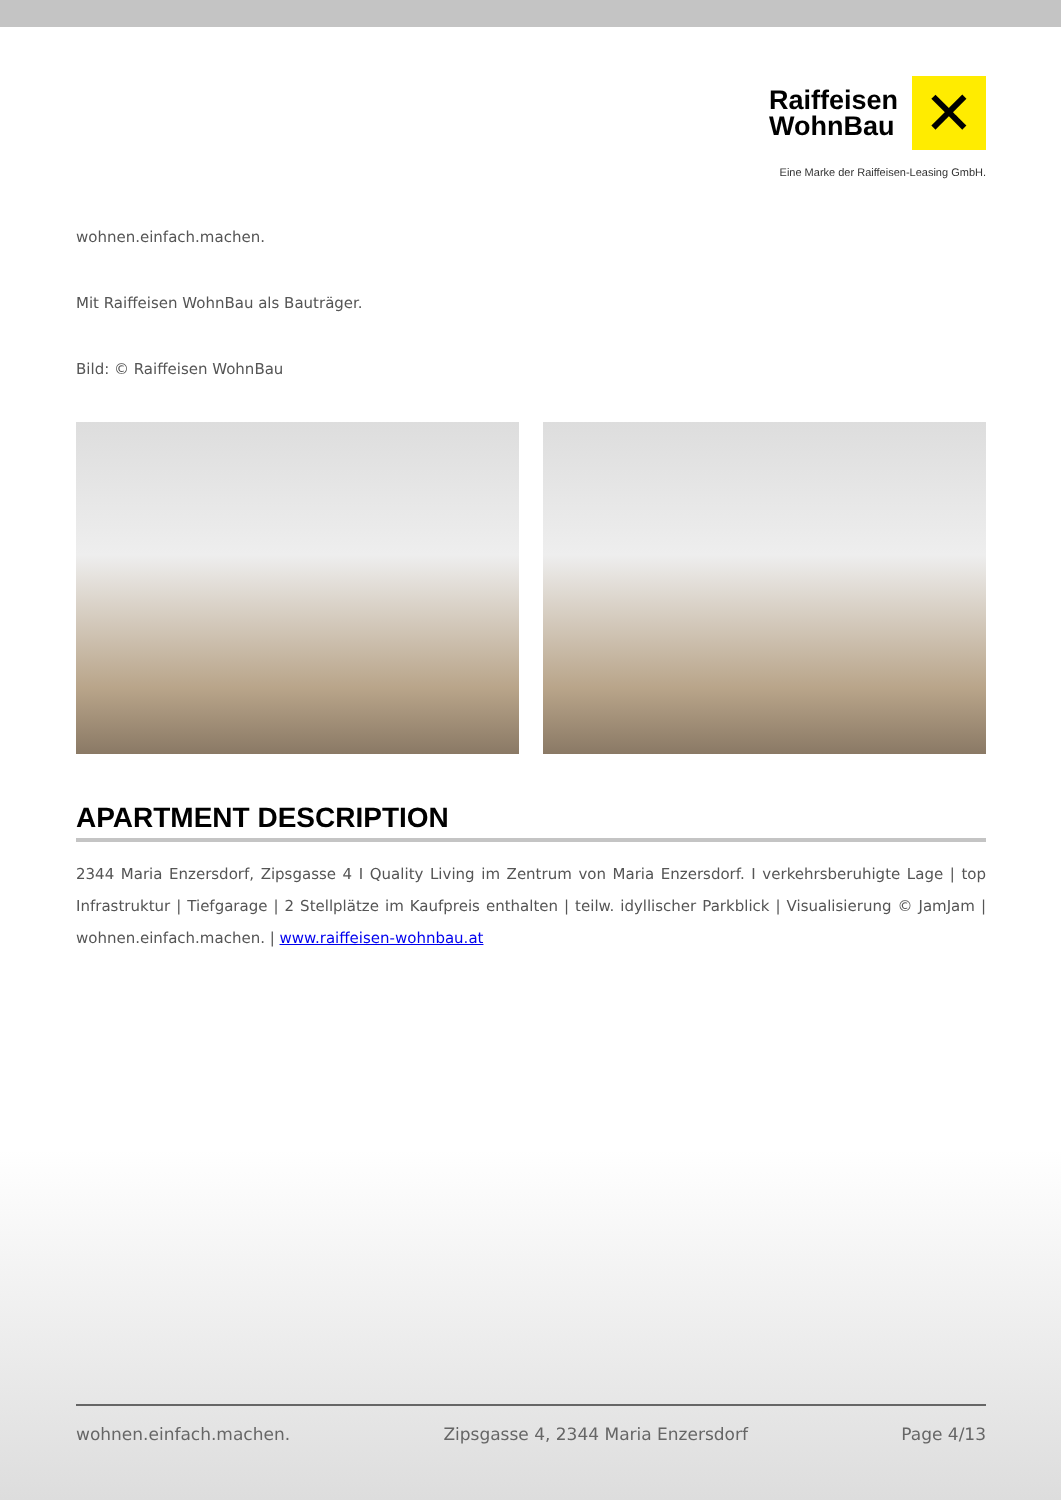Raiffeisen
WohnBau
✕
Eine Marke der Raiffeisen-Leasing GmbH.
wohnen.einfach.machen.
Mit Raiffeisen WohnBau als Bauträger.
Bild: © Raiffeisen WohnBau
APARTMENT DESCRIPTION
2344 Maria Enzersdorf, Zipsgasse 4 I Quality Living im Zentrum von Maria Enzersdorf. I verkehrsberuhigte Lage | top Infrastruktur | Tiefgarage | 2 Stellplätze im Kaufpreis enthalten | teilw. idyllischer Parkblick | Visualisierung © JamJam | wohnen.einfach.machen. | www.raiffeisen-wohnbau.at
wohnen.einfach.machen. Zipsgasse 4, 2344 Maria Enzersdorf Page 4/13